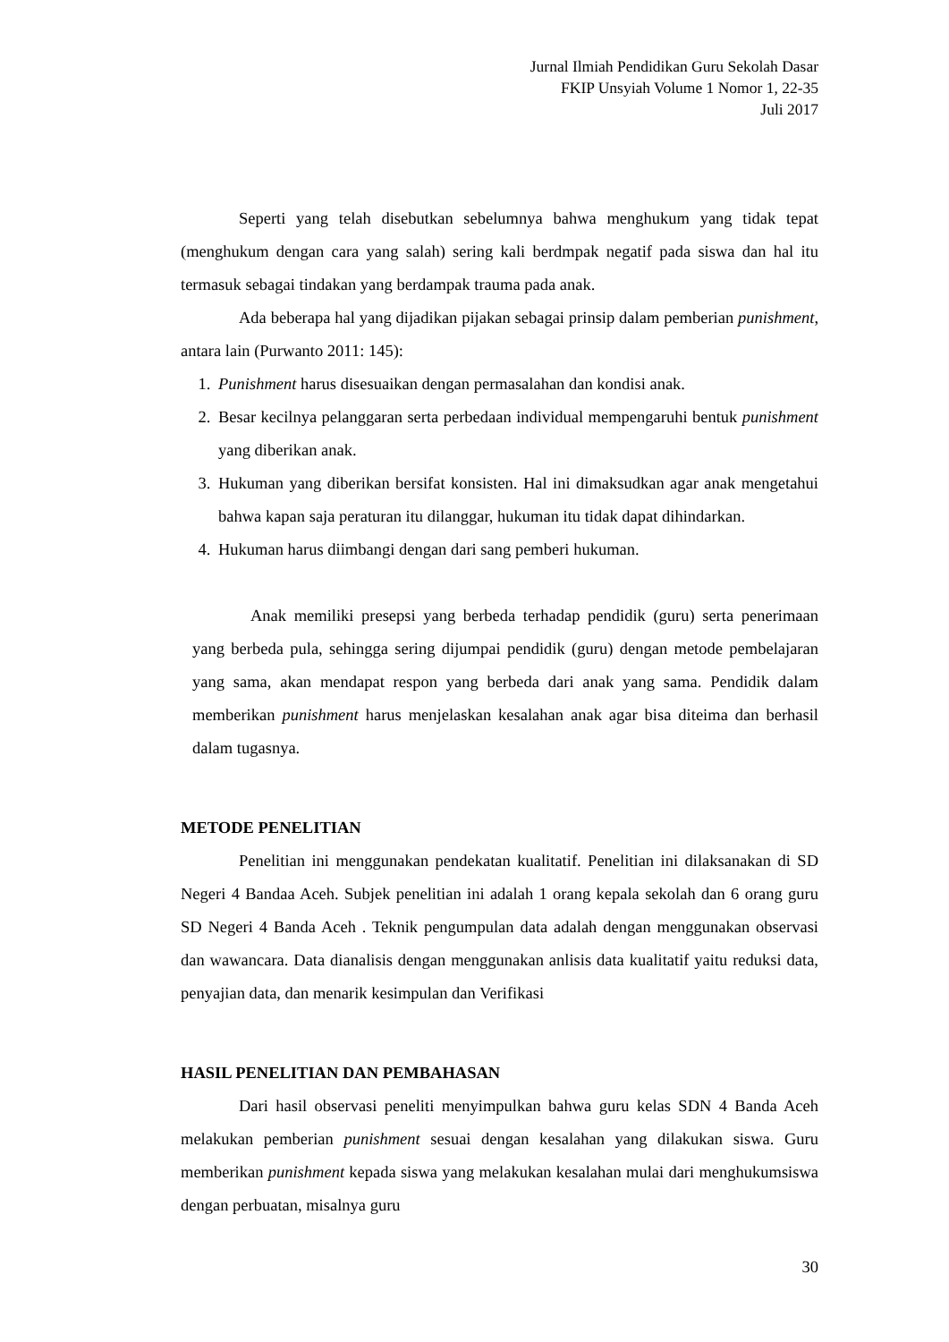Jurnal Ilmiah Pendidikan Guru Sekolah Dasar
FKIP Unsyiah Volume 1 Nomor 1, 22-35
Juli 2017
Seperti yang telah disebutkan sebelumnya bahwa menghukum yang tidak tepat (menghukum dengan cara yang salah) sering kali berdmpak negatif pada siswa dan hal itu termasuk sebagai tindakan yang berdampak trauma pada anak.
Ada beberapa hal yang dijadikan pijakan sebagai prinsip dalam pemberian punishment, antara lain (Purwanto 2011: 145):
1. Punishment harus disesuaikan dengan permasalahan dan kondisi anak.
2. Besar kecilnya pelanggaran serta perbedaan individual mempengaruhi bentuk punishment yang diberikan anak.
3. Hukuman yang diberikan bersifat konsisten. Hal ini dimaksudkan agar anak mengetahui bahwa kapan saja peraturan itu dilanggar, hukuman itu tidak dapat dihindarkan.
4. Hukuman harus diimbangi dengan dari sang pemberi hukuman.
Anak memiliki presepsi yang berbeda terhadap pendidik (guru) serta penerimaan yang berbeda pula, sehingga sering dijumpai pendidik (guru) dengan metode pembelajaran yang sama, akan mendapat respon yang berbeda dari anak yang sama. Pendidik dalam memberikan punishment harus menjelaskan kesalahan anak agar bisa diteima dan berhasil dalam tugasnya.
METODE PENELITIAN
Penelitian ini menggunakan pendekatan kualitatif. Penelitian ini dilaksanakan di SD Negeri 4 Bandaa Aceh. Subjek penelitian ini adalah 1 orang kepala sekolah dan 6 orang guru SD Negeri 4 Banda Aceh . Teknik pengumpulan data adalah dengan menggunakan observasi dan wawancara. Data dianalisis dengan menggunakan anlisis data kualitatif yaitu reduksi data, penyajian data, dan menarik kesimpulan dan Verifikasi
HASIL PENELITIAN DAN PEMBAHASAN
Dari hasil observasi peneliti menyimpulkan bahwa guru kelas SDN 4 Banda Aceh melakukan pemberian punishment sesuai dengan kesalahan yang dilakukan siswa. Guru memberikan punishment kepada siswa yang melakukan kesalahan mulai dari menghukumsiswa dengan perbuatan, misalnya guru
30